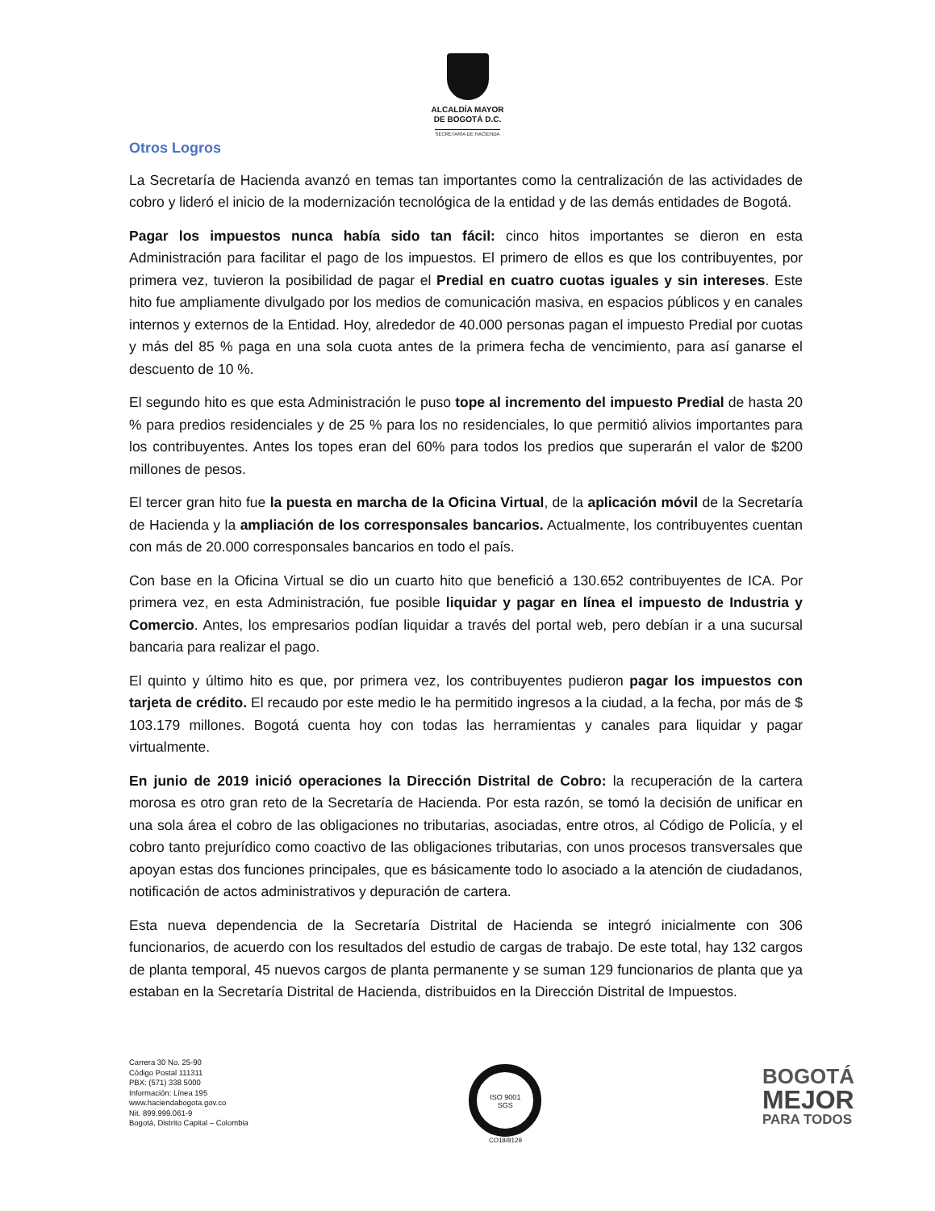ALCALDÍA MAYOR
DE BOGOTÁ D.C.
SECRETARÍA DE HACIENDA
Otros Logros
La Secretaría de Hacienda avanzó en temas tan importantes como la centralización de las actividades de cobro y lideró el inicio de la modernización tecnológica de la entidad y de las demás entidades de Bogotá.
Pagar los impuestos nunca había sido tan fácil: cinco hitos importantes se dieron en esta Administración para facilitar el pago de los impuestos. El primero de ellos es que los contribuyentes, por primera vez, tuvieron la posibilidad de pagar el Predial en cuatro cuotas iguales y sin intereses. Este hito fue ampliamente divulgado por los medios de comunicación masiva, en espacios públicos y en canales internos y externos de la Entidad. Hoy, alrededor de 40.000 personas pagan el impuesto Predial por cuotas y más del 85 % paga en una sola cuota antes de la primera fecha de vencimiento, para así ganarse el descuento de 10 %.
El segundo hito es que esta Administración le puso tope al incremento del impuesto Predial de hasta 20 % para predios residenciales y de 25 % para los no residenciales, lo que permitió alivios importantes para los contribuyentes. Antes los topes eran del 60% para todos los predios que superarán el valor de $200 millones de pesos.
El tercer gran hito fue la puesta en marcha de la Oficina Virtual, de la aplicación móvil de la Secretaría de Hacienda y la ampliación de los corresponsales bancarios. Actualmente, los contribuyentes cuentan con más de 20.000 corresponsales bancarios en todo el país.
Con base en la Oficina Virtual se dio un cuarto hito que benefició a 130.652 contribuyentes de ICA. Por primera vez, en esta Administración, fue posible liquidar y pagar en línea el impuesto de Industria y Comercio. Antes, los empresarios podían liquidar a través del portal web, pero debían ir a una sucursal bancaria para realizar el pago.
El quinto y último hito es que, por primera vez, los contribuyentes pudieron pagar los impuestos con tarjeta de crédito. El recaudo por este medio le ha permitido ingresos a la ciudad, a la fecha, por más de $ 103.179 millones. Bogotá cuenta hoy con todas las herramientas y canales para liquidar y pagar virtualmente.
En junio de 2019 inició operaciones la Dirección Distrital de Cobro: la recuperación de la cartera morosa es otro gran reto de la Secretaría de Hacienda. Por esta razón, se tomó la decisión de unificar en una sola área el cobro de las obligaciones no tributarias, asociadas, entre otros, al Código de Policía, y el cobro tanto prejurídico como coactivo de las obligaciones tributarias, con unos procesos transversales que apoyan estas dos funciones principales, que es básicamente todo lo asociado a la atención de ciudadanos, notificación de actos administrativos y depuración de cartera.
Esta nueva dependencia de la Secretaría Distrital de Hacienda se integró inicialmente con 306 funcionarios, de acuerdo con los resultados del estudio de cargas de trabajo. De este total, hay 132 cargos de planta temporal, 45 nuevos cargos de planta permanente y se suman 129 funcionarios de planta que ya estaban en la Secretaría Distrital de Hacienda, distribuidos en la Dirección Distrital de Impuestos.
Carrera 30 No. 25-90
Código Postal 111311
PBX: (571) 338 5000
Información: Línea 195
www.haciendabogota.gov.co
Nit. 899.999.061-9
Bogotá, Distrito Capital – Colombia
ISO 9001
SGS
CO18/8129
BOGOTÁ
MEJOR
PARA TODOS